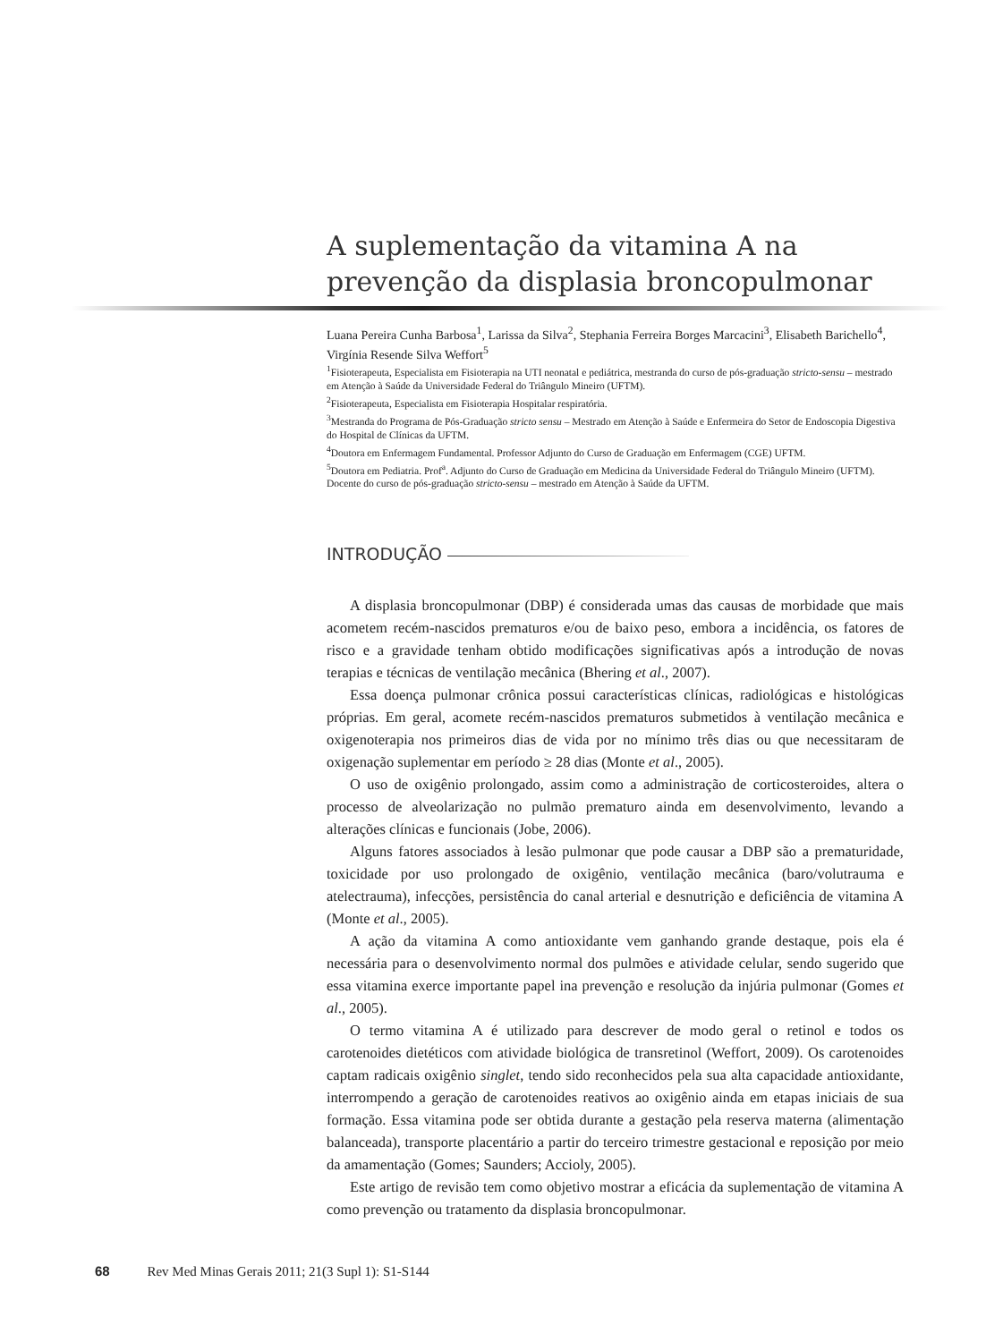A suplementação da vitamina A na prevenção da displasia broncopulmonar
Luana Pereira Cunha Barbosa<sup>1</sup>, Larissa da Silva<sup>2</sup>, Stephania Ferreira Borges Marcacini<sup>3</sup>, Elisabeth Barichello<sup>4</sup>, Virgínia Resende Silva Weffort<sup>5</sup>
<sup>1</sup> Fisioterapeuta, Especialista em Fisioterapia na UTI neonatal e pediátrica, mestranda do curso de pós-graduação stricto-sensu – mestrado em Atenção à Saúde da Universidade Federal do Triângulo Mineiro (UFTM).
<sup>2</sup> Fisioterapeuta, Especialista em Fisioterapia Hospitalar respiratória.
<sup>3</sup> Mestranda do Programa de Pós-Graduação stricto sensu – Mestrado em Atenção à Saúde e Enfermeira do Setor de Endoscopia Digestiva do Hospital de Clínicas da UFTM.
<sup>4</sup> Doutora em Enfermagem Fundamental. Professor Adjunto do Curso de Graduação em Enfermagem (CGE) UFTM.
<sup>5</sup> Doutora em Pediatria. Prof<sup>a</sup>. Adjunto do Curso de Graduação em Medicina da Universidade Federal do Triângulo Mineiro (UFTM). Docente do curso de pós-graduação stricto-sensu – mestrado em Atenção à Saúde da UFTM.
INTRODUÇÃO
A displasia broncopulmonar (DBP) é considerada umas das causas de morbidade que mais acometem recém-nascidos prematuros e/ou de baixo peso, embora a incidência, os fatores de risco e a gravidade tenham obtido modificações significativas após a introdução de novas terapias e técnicas de ventilação mecânica (Bhering et al., 2007).
Essa doença pulmonar crônica possui características clínicas, radiológicas e histológicas próprias. Em geral, acomete recém-nascidos prematuros submetidos à ventilação mecânica e oxigenoterapia nos primeiros dias de vida por no mínimo três dias ou que necessitaram de oxigenação suplementar em período ≥ 28 dias (Monte et al., 2005).
O uso de oxigênio prolongado, assim como a administração de corticosteroides, altera o processo de alveolarização no pulmão prematuro ainda em desenvolvimento, levando a alterações clínicas e funcionais (Jobe, 2006).
Alguns fatores associados à lesão pulmonar que pode causar a DBP são a prematuridade, toxicidade por uso prolongado de oxigênio, ventilação mecânica (baro/volutrauma e atelectrauma), infecções, persistência do canal arterial e desnutrição e deficiência de vitamina A (Monte et al., 2005).
A ação da vitamina A como antioxidante vem ganhando grande destaque, pois ela é necessária para o desenvolvimento normal dos pulmões e atividade celular, sendo sugerido que essa vitamina exerce importante papel ina prevenção e resolução da injúria pulmonar (Gomes et al., 2005).
O termo vitamina A é utilizado para descrever de modo geral o retinol e todos os carotenoides dietéticos com atividade biológica de transretinol (Weffort, 2009). Os carotenoides captam radicais oxigênio singlet, tendo sido reconhecidos pela sua alta capacidade antioxidante, interrompendo a geração de carotenoides reativos ao oxigênio ainda em etapas iniciais de sua formação. Essa vitamina pode ser obtida durante a gestação pela reserva materna (alimentação balanceada), transporte placentário a partir do terceiro trimestre gestacional e reposição por meio da amamentação (Gomes; Saunders; Accioly, 2005).
Este artigo de revisão tem como objetivo mostrar a eficácia da suplementação de vitamina A como prevenção ou tratamento da displasia broncopulmonar.
68 Rev Med Minas Gerais 2011; 21(3 Supl 1): S1-S144